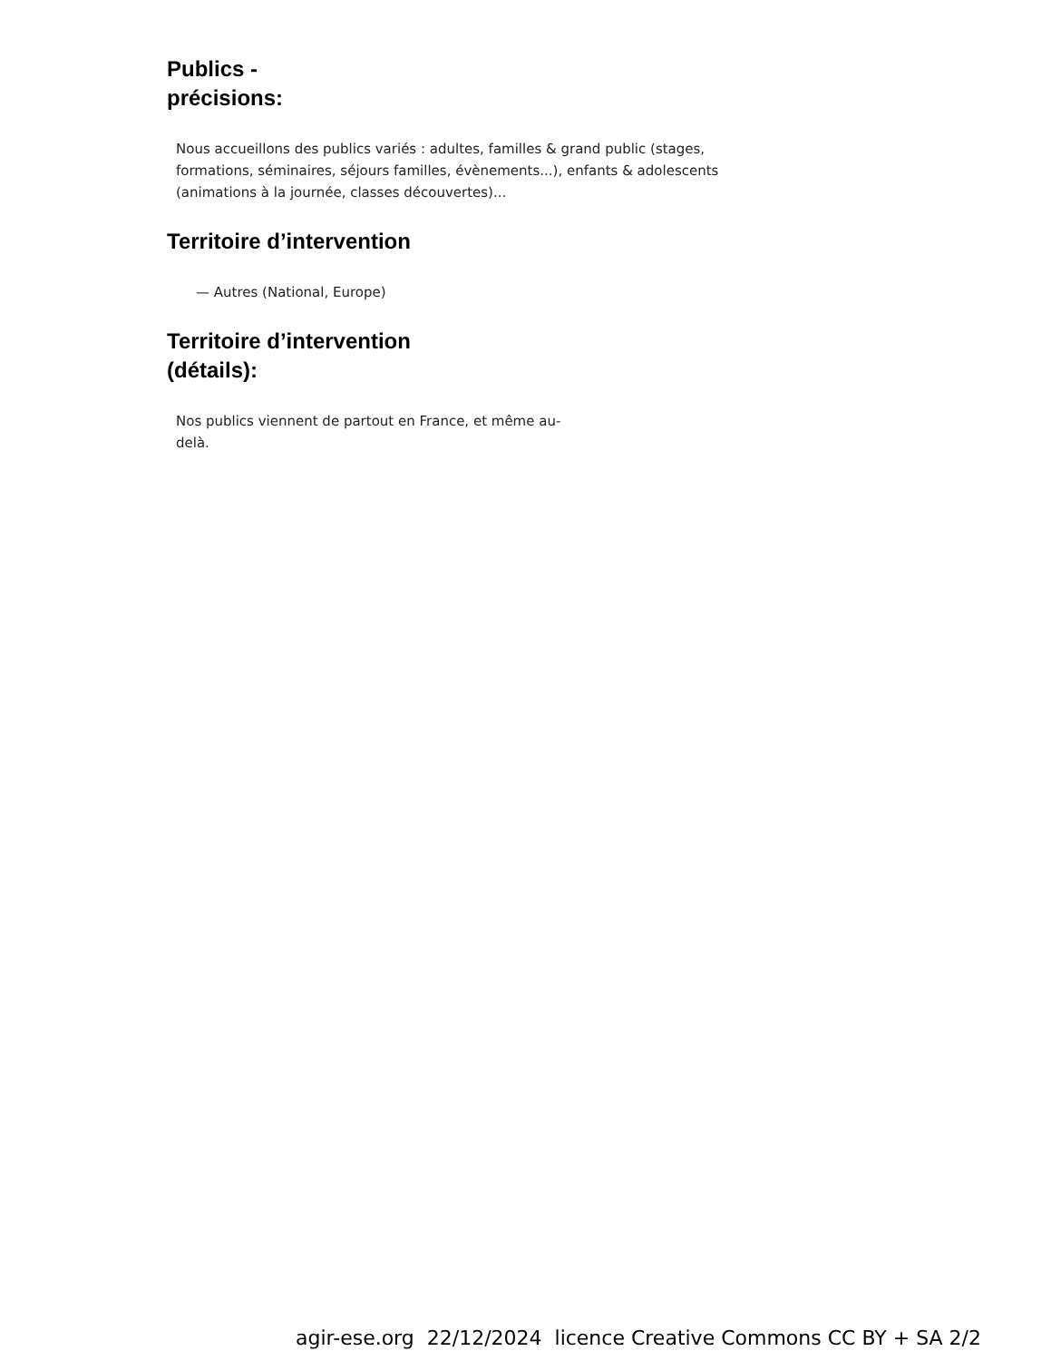Publics -
précisions:
Nous accueillons des publics variés : adultes, familles & grand public (stages, formations, séminaires, séjours familles, évènements...), enfants & adolescents (animations à la journée, classes découvertes)...
Territoire d’intervention
— Autres (National, Europe)
Territoire d’intervention
(détails):
Nos publics viennent de partout en France, et même au-delà.
agir-ese.org 22/12/2024 licence Creative Commons CC BY + SA 2/2